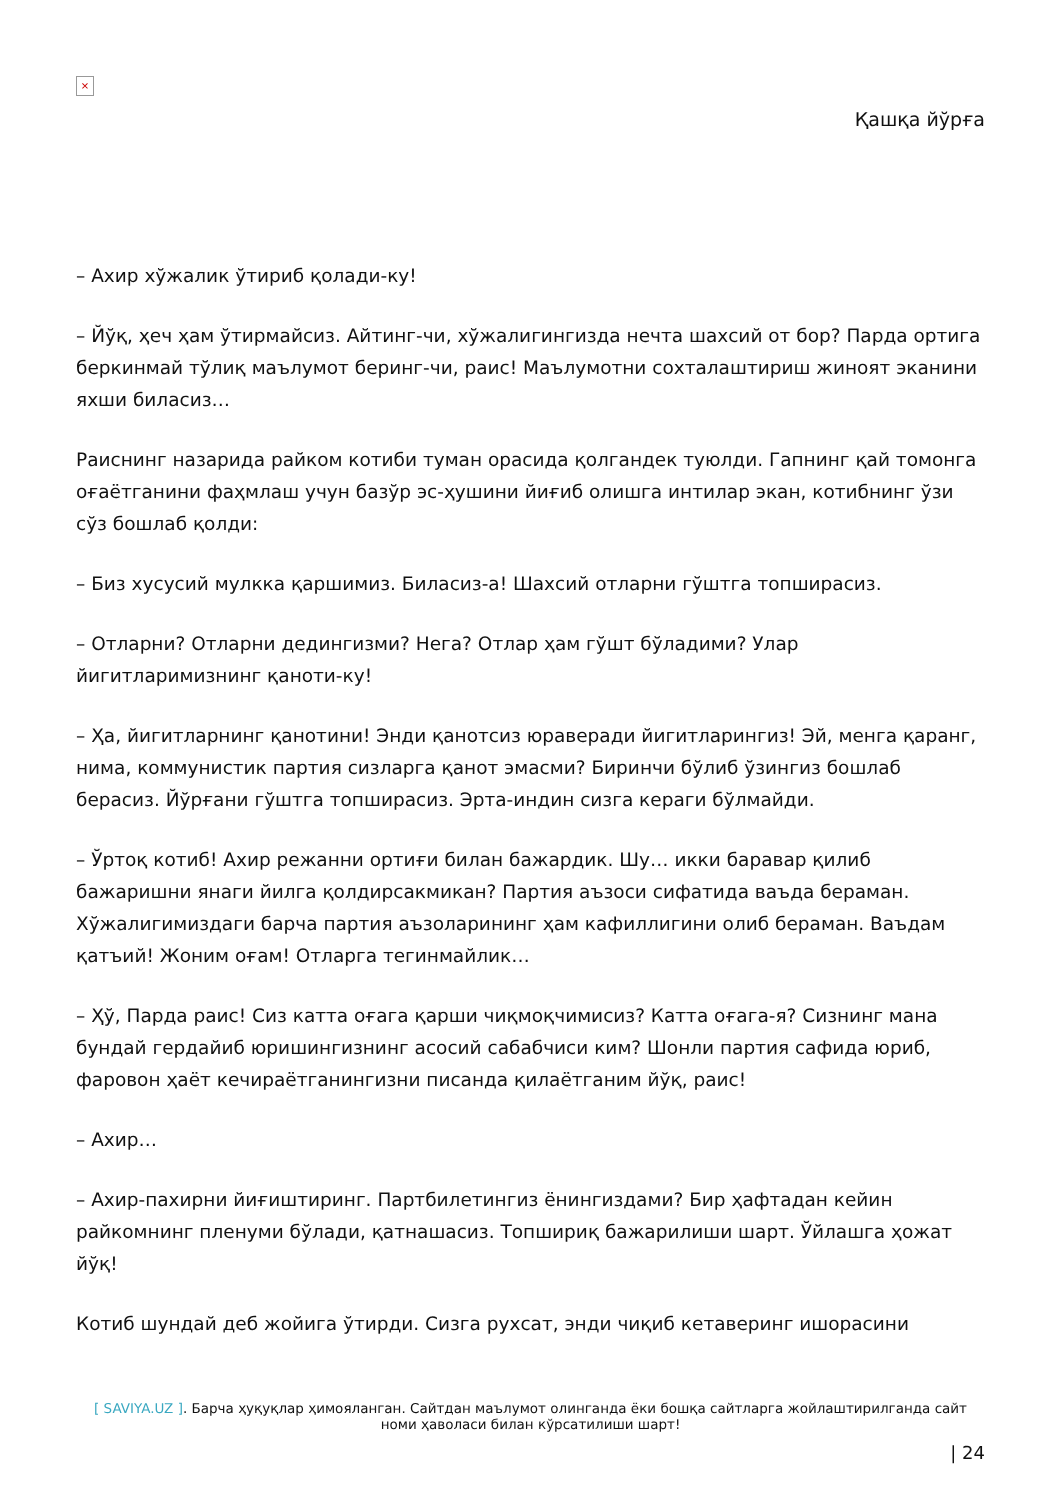×
Қашқа йўрға
– Ахир хўжалик ўтириб қолади-ку!
– Йўқ, ҳеч ҳам ўтирмайсиз. Айтинг-чи, хўжалигингизда нечта шахсий от бор? Парда ортига беркинмай тўлиқ маълумот беринг-чи, раис! Маълумотни сохталаштириш жиноят эканини яхши биласиз…
Раиснинг назарида райком котиби туман орасида қолгандек туюлди. Гапнинг қай томонга оғаётганини фаҳмлаш учун базўр эс-ҳушини йиғиб олишга интилар экан, котибнинг ўзи сўз бошлаб қолди:
– Биз хусусий мулкка қаршимиз. Биласиз-а! Шахсий отларни гўштга топширасиз.
– Отларни? Отларни дедингизми? Нега? Отлар ҳам гўшт бўладими? Улар йигитларимизнинг қаноти-ку!
– Ҳа, йигитларнинг қанотини! Энди қанотсиз юраверади йигитларингиз! Эй, менга қаранг, нима, коммунистик партия сизларга қанот эмасми? Биринчи бўлиб ўзингиз бошлаб берасиз. Йўрғани гўштга топширасиз. Эрта-индин сизга кераги бўлмайди.
– Ўртоқ котиб! Ахир режанни ортиғи билан бажардик. Шу… икки баравар қилиб бажаришни янаги йилга қолдирсакмикан? Партия аъзоси сифатида ваъда бераман. Хўжалигимиздаги барча партия аъзоларининг ҳам кафиллигини олиб бераман. Ваъдам қатъий! Жоним оғам! Отларга тегинмайлик…
– Ҳў, Парда раис! Сиз катта оғага қарши чиқмоқчимисиз? Катта оғага-я? Сизнинг мана бундай гердайиб юришингизнинг асосий сабабчиси ким? Шонли партия сафида юриб, фаровон ҳаёт кечираётганингизни писанда қилаётганим йўқ, раис!
– Ахир…
– Ахир-пахирни йиғиштиринг. Партбилетингиз ёнингиздами? Бир ҳафтадан кейин райкомнинг пленуми бўлади, қатнашасиз. Топшириқ бажарилиши шарт. Ўйлашга ҳожат йўқ!
Котиб шундай деб жойига ўтирди. Сизга рухсат, энди чиқиб кетаверинг ишорасини
[ SAVIYA.UZ ]. Барча ҳуқуқлар ҳимояланган. Сайтдан маълумот олинганда ёки бошқа сайтларга жойлаштирилганда сайт номи ҳаволаси билан кўрсатилиши шарт!
| 24